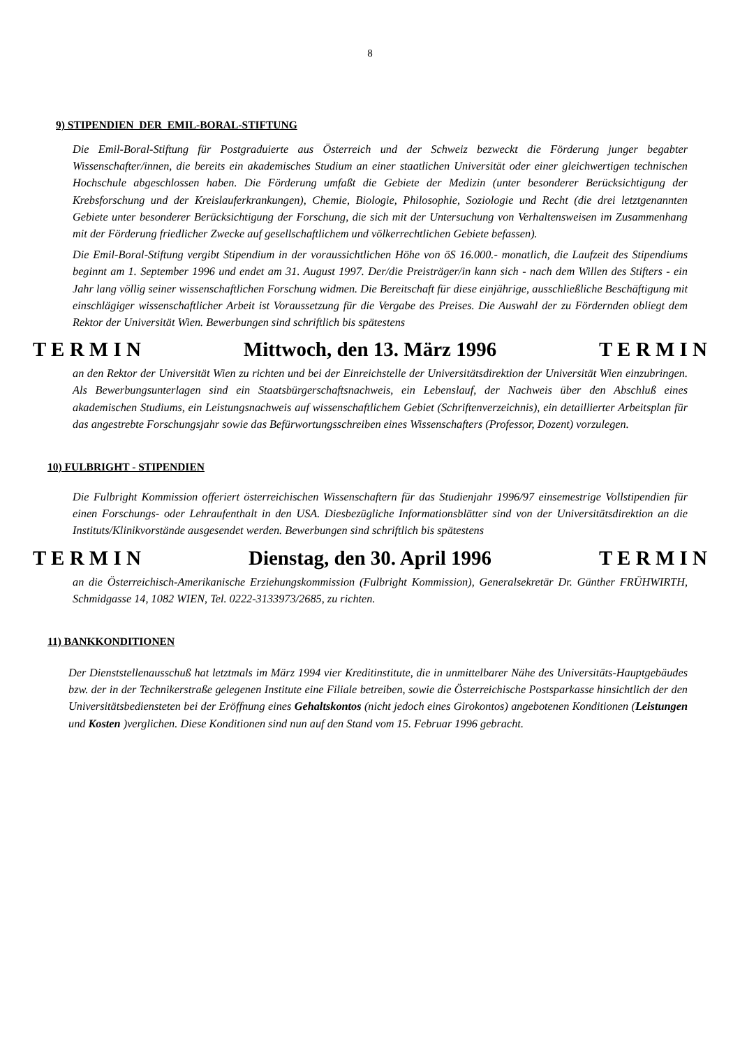8
9) STIPENDIEN DER EMIL-BORAL-STIFTUNG
Die Emil-Boral-Stiftung für Postgraduierte aus Österreich und der Schweiz bezweckt die Förderung junger begabter Wissenschafter/innen, die bereits ein akademisches Studium an einer staatlichen Universität oder einer gleichwertigen technischen Hochschule abgeschlossen haben. Die Förderung umfaßt die Gebiete der Medizin (unter besonderer Berücksichtigung der Krebsforschung und der Kreislauferkrankungen), Chemie, Biologie, Philosophie, Soziologie und Recht (die drei letztgenannten Gebiete unter besonderer Berücksichtigung der Forschung, die sich mit der Untersuchung von Verhaltensweisen im Zusammenhang mit der Förderung friedlicher Zwecke auf gesellschaftlichem und völkerrechtlichen Gebiete befassen).
Die Emil-Boral-Stiftung vergibt Stipendium in der voraussichtlichen Höhe von öS 16.000.- monatlich, die Laufzeit des Stipendiums beginnt am 1. September 1996 und endet am 31. August 1997. Der/die Preisträger/in kann sich - nach dem Willen des Stifters - ein Jahr lang völlig seiner wissenschaftlichen Forschung widmen. Die Bereitschaft für diese einjährige, ausschließliche Beschäftigung mit einschlägiger wissenschaftlicher Arbeit ist Voraussetzung für die Vergabe des Preises. Die Auswahl der zu Fördernden obliegt dem Rektor der Universität Wien. Bewerbungen sind schriftlich bis spätestens
T E R M I N Mittwoch, den 13. März 1996 T E R M I N
an den Rektor der Universität Wien zu richten und bei der Einreichstelle der Universitätsdirektion der Universität Wien einzubringen. Als Bewerbungsunterlagen sind ein Staatsbürgerschaftsnachweis, ein Lebenslauf, der Nachweis über den Abschluß eines akademischen Studiums, ein Leistungsnachweis auf wissenschaftlichem Gebiet (Schriftenverzeichnis), ein detaillierter Arbeitsplan für das angestrebte Forschungsjahr sowie das Befürwortungsschreiben eines Wissenschafters (Professor, Dozent) vorzulegen.
10) FULBRIGHT - STIPENDIEN
Die Fulbright Kommission offeriert österreichischen Wissenschaftern für das Studienjahr 1996/97 einsemestrige Vollstipendien für einen Forschungs- oder Lehraufenthalt in den USA. Diesbezügliche Informationsblätter sind von der Universitätsdirektion an die Instituts/Klinikvorstände ausgesendet werden. Bewerbungen sind schriftlich bis spätestens
T E R M I N Dienstag, den 30. April 1996 T E R M I N
an die Österreichisch-Amerikanische Erziehungskommission (Fulbright Kommission), Generalsekretär Dr. Günther FRÜHWIRTH, Schmidgasse 14, 1082 WIEN, Tel. 0222-3133973/2685, zu richten.
11) BANKKONDITIONEN
Der Dienststellenausschuß hat letztmals im März 1994 vier Kreditinstitute, die in unmittelbarer Nähe des Universitäts-Hauptgebäudes bzw. der in der Technikerstraße gelegenen Institute eine Filiale betreiben, sowie die Österreichische Postsparkasse hinsichtlich der den Universitätsbediensteten bei der Eröffnung eines Gehaltskontos (nicht jedoch eines Girokontos) angebotenen Konditionen (Leistungen und Kosten )verglichen. Diese Konditionen sind nun auf den Stand vom 15. Februar 1996 gebracht.